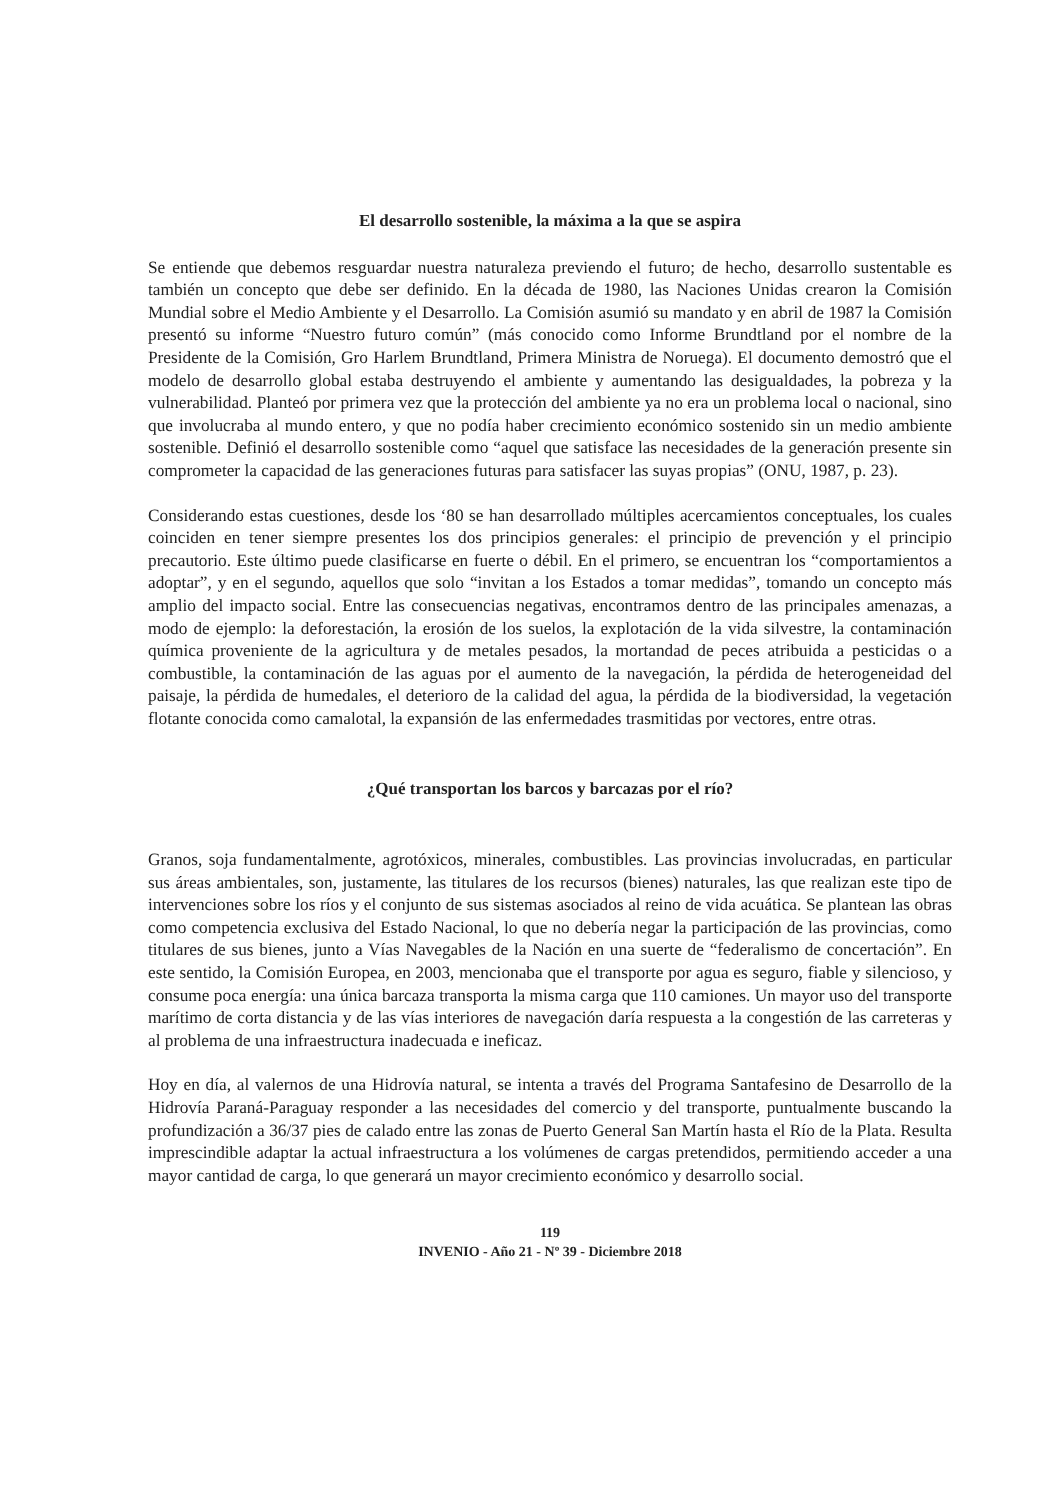El desarrollo sostenible, la máxima a la que se aspira
Se entiende que debemos resguardar nuestra naturaleza previendo el futuro; de hecho, desarrollo sustentable es también un concepto que debe ser definido. En la década de 1980, las Naciones Unidas crearon la Comisión Mundial sobre el Medio Ambiente y el Desarrollo. La Comisión asumió su mandato y en abril de 1987 la Comisión presentó su informe “Nuestro futuro común” (más conocido como Informe Brundtland por el nombre de la Presidente de la Comisión, Gro Harlem Brundtland, Primera Ministra de Noruega). El documento demostró que el modelo de desarrollo global estaba destruyendo el ambiente y aumentando las desigualdades, la pobreza y la vulnerabilidad. Planteó por primera vez que la protección del ambiente ya no era un problema local o nacional, sino que involucraba al mundo entero, y que no podía haber crecimiento económico sostenido sin un medio ambiente sostenible. Definió el desarrollo sostenible como “aquel que satisface las necesidades de la generación presente sin comprometer la capacidad de las generaciones futuras para satisfacer las suyas propias” (ONU, 1987, p. 23).
Considerando estas cuestiones, desde los ‘80 se han desarrollado múltiples acercamientos conceptuales, los cuales coinciden en tener siempre presentes los dos principios generales: el principio de prevención y el principio precautorio. Este último puede clasificarse en fuerte o débil. En el primero, se encuentran los “comportamientos a adoptar”, y en el segundo, aquellos que solo “invitan a los Estados a tomar medidas”, tomando un concepto más amplio del impacto social. Entre las consecuencias negativas, encontramos dentro de las principales amenazas, a modo de ejemplo: la deforestación, la erosión de los suelos, la explotación de la vida silvestre, la contaminación química proveniente de la agricultura y de metales pesados, la mortandad de peces atribuida a pesticidas o a combustible, la contaminación de las aguas por el aumento de la navegación, la pérdida de heterogeneidad del paisaje, la pérdida de humedales, el deterioro de la calidad del agua, la pérdida de la biodiversidad, la vegetación flotante conocida como camalotal, la expansión de las enfermedades trasmitidas por vectores, entre otras.
¿Qué transportan los barcos y barcazas por el río?
Granos, soja fundamentalmente, agrotóxicos, minerales, combustibles. Las provincias involucradas, en particular sus áreas ambientales, son, justamente, las titulares de los recursos (bienes) naturales, las que realizan este tipo de intervenciones sobre los ríos y el conjunto de sus sistemas asociados al reino de vida acuática. Se plantean las obras como competencia exclusiva del Estado Nacional, lo que no debería negar la participación de las provincias, como titulares de sus bienes, junto a Vías Navegables de la Nación en una suerte de “federalismo de concertación”. En este sentido, la Comisión Europea, en 2003, mencionaba que el transporte por agua es seguro, fiable y silencioso, y consume poca energía: una única barcaza transporta la misma carga que 110 camiones. Un mayor uso del transporte marítimo de corta distancia y de las vías interiores de navegación daría respuesta a la congestión de las carreteras y al problema de una infraestructura inadecuada e ineficaz.
Hoy en día, al valernos de una Hidrovía natural, se intenta a través del Programa Santafesino de Desarrollo de la Hidrovía Paraná-Paraguay responder a las necesidades del comercio y del transporte, puntualmente buscando la profundización a 36/37 pies de calado entre las zonas de Puerto General San Martín hasta el Río de la Plata. Resulta imprescindible adaptar la actual infraestructura a los volúmenes de cargas pretendidos, permitiendo acceder a una mayor cantidad de carga, lo que generará un mayor crecimiento económico y desarrollo social.
119
INVENIO - Año 21 - Nº 39 - Diciembre 2018